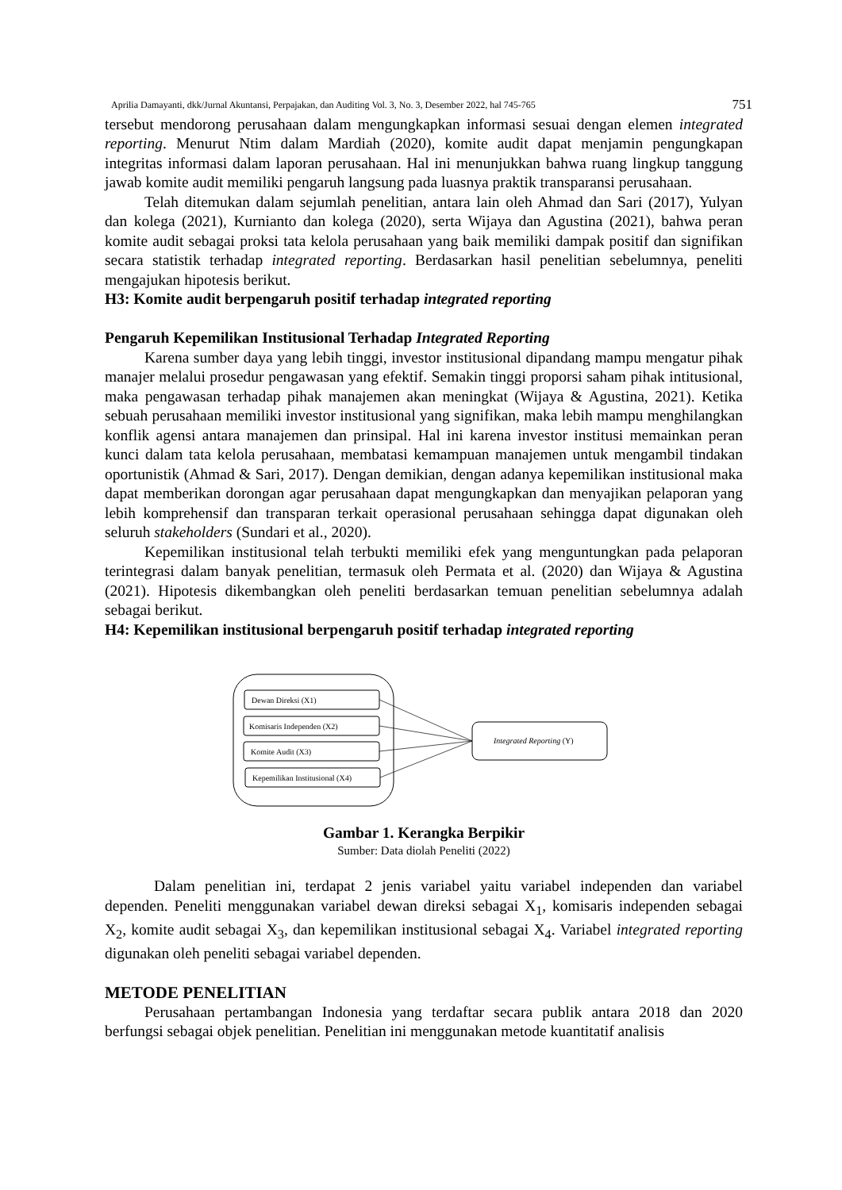Aprilia Damayanti, dkk/Jurnal Akuntansi, Perpajakan, dan Auditing Vol. 3, No. 3, Desember 2022, hal 745-765 751
tersebut mendorong perusahaan dalam mengungkapkan informasi sesuai dengan elemen integrated reporting. Menurut Ntim dalam Mardiah (2020), komite audit dapat menjamin pengungkapan integritas informasi dalam laporan perusahaan. Hal ini menunjukkan bahwa ruang lingkup tanggung jawab komite audit memiliki pengaruh langsung pada luasnya praktik transparansi perusahaan.
Telah ditemukan dalam sejumlah penelitian, antara lain oleh Ahmad dan Sari (2017), Yulyan dan kolega (2021), Kurnianto dan kolega (2020), serta Wijaya dan Agustina (2021), bahwa peran komite audit sebagai proksi tata kelola perusahaan yang baik memiliki dampak positif dan signifikan secara statistik terhadap integrated reporting. Berdasarkan hasil penelitian sebelumnya, peneliti mengajukan hipotesis berikut.
H3: Komite audit berpengaruh positif terhadap integrated reporting
Pengaruh Kepemilikan Institusional Terhadap Integrated Reporting
Karena sumber daya yang lebih tinggi, investor institusional dipandang mampu mengatur pihak manajer melalui prosedur pengawasan yang efektif. Semakin tinggi proporsi saham pihak intitusional, maka pengawasan terhadap pihak manajemen akan meningkat (Wijaya & Agustina, 2021). Ketika sebuah perusahaan memiliki investor institusional yang signifikan, maka lebih mampu menghilangkan konflik agensi antara manajemen dan prinsipal. Hal ini karena investor institusi memainkan peran kunci dalam tata kelola perusahaan, membatasi kemampuan manajemen untuk mengambil tindakan oportunistik (Ahmad & Sari, 2017). Dengan demikian, dengan adanya kepemilikan institusional maka dapat memberikan dorongan agar perusahaan dapat mengungkapkan dan menyajikan pelaporan yang lebih komprehensif dan transparan terkait operasional perusahaan sehingga dapat digunakan oleh seluruh stakeholders (Sundari et al., 2020).
Kepemilikan institusional telah terbukti memiliki efek yang menguntungkan pada pelaporan terintegrasi dalam banyak penelitian, termasuk oleh Permata et al. (2020) dan Wijaya & Agustina (2021). Hipotesis dikembangkan oleh peneliti berdasarkan temuan penelitian sebelumnya adalah sebagai berikut.
H4: Kepemilikan institusional berpengaruh positif terhadap integrated reporting
Dewan Direksi (X1)
Komisaris Independen (X2)
Komite Audit (X3)
Kepemilikan Institusional (X4)
Integrated Reporting (Y)
Gambar 1. Kerangka Berpikir
Sumber: Data diolah Peneliti (2022)
Dalam penelitian ini, terdapat 2 jenis variabel yaitu variabel independen dan variabel dependen. Peneliti menggunakan variabel dewan direksi sebagai X<sub>1</sub>, komisaris independen sebagai X<sub>2</sub>, komite audit sebagai X<sub>3</sub>, dan kepemilikan institusional sebagai X<sub>4</sub>. Variabel integrated reporting digunakan oleh peneliti sebagai variabel dependen.
METODE PENELITIAN
Perusahaan pertambangan Indonesia yang terdaftar secara publik antara 2018 dan 2020 berfungsi sebagai objek penelitian. Penelitian ini menggunakan metode kuantitatif analisis